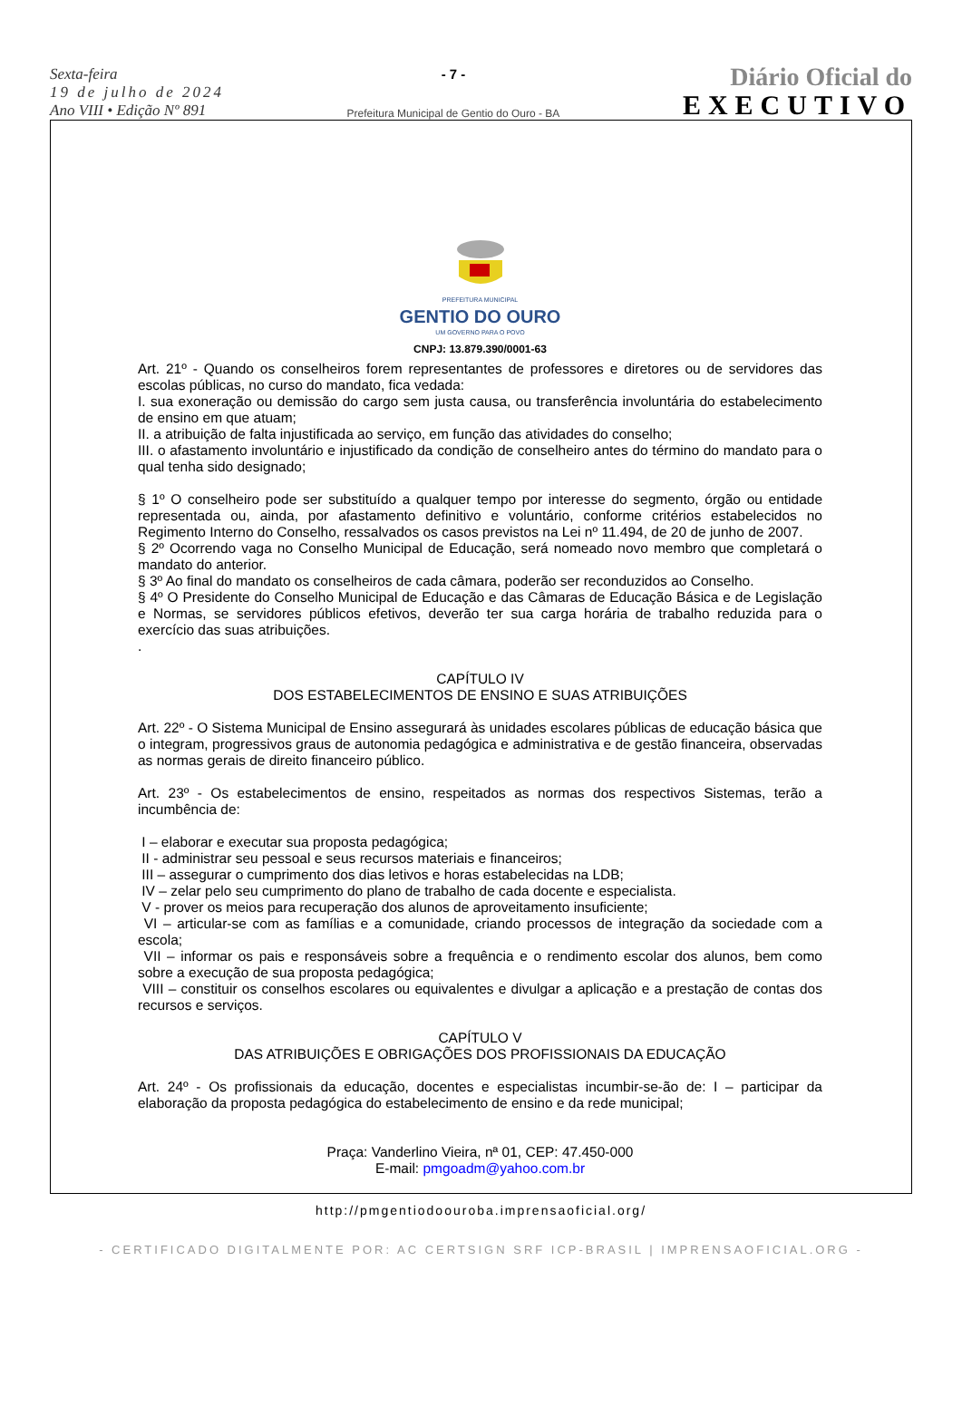Sexta-feira
19 de julho de 2024
Ano VIII • Edição Nº 891
- 7 -
Prefeitura Municipal de Gentio do Ouro - BA
Diário Oficial do
EXECUTIVO
PREFEITURA MUNICIPAL
GENTIO DO OURO
UM GOVERNO PARA O POVO
CNPJ: 13.879.390/0001-63
Art. 21º - Quando os conselheiros forem representantes de professores e diretores ou de servidores das escolas públicas, no curso do mandato, fica vedada:
I. sua exoneração ou demissão do cargo sem justa causa, ou transferência involuntária do estabelecimento de ensino em que atuam;
II. a atribuição de falta injustificada ao serviço, em função das atividades do conselho;
III. o afastamento involuntário e injustificado da condição de conselheiro antes do término do mandato para o qual tenha sido designado;
§ 1º O conselheiro pode ser substituído a qualquer tempo por interesse do segmento, órgão ou entidade representada ou, ainda, por afastamento definitivo e voluntário, conforme critérios estabelecidos no Regimento Interno do Conselho, ressalvados os casos previstos na Lei nº 11.494, de 20 de junho de 2007.
§ 2º Ocorrendo vaga no Conselho Municipal de Educação, será nomeado novo membro que completará o mandato do anterior.
§ 3º Ao final do mandato os conselheiros de cada câmara, poderão ser reconduzidos ao Conselho.
§ 4º O Presidente do Conselho Municipal de Educação e das Câmaras de Educação Básica e de Legislação e Normas, se servidores públicos efetivos, deverão ter sua carga horária de trabalho reduzida para o exercício das suas atribuições.
.
CAPÍTULO IV
DOS ESTABELECIMENTOS DE ENSINO E SUAS ATRIBUIÇÕES
Art. 22º - O Sistema Municipal de Ensino assegurará às unidades escolares públicas de educação básica que o integram, progressivos graus de autonomia pedagógica e administrativa e de gestão financeira, observadas as normas gerais de direito financeiro público.
Art. 23º - Os estabelecimentos de ensino, respeitados as normas dos respectivos Sistemas, terão a incumbência de:
I – elaborar e executar sua proposta pedagógica;
II - administrar seu pessoal e seus recursos materiais e financeiros;
III – assegurar o cumprimento dos dias letivos e horas estabelecidas na LDB;
IV – zelar pelo seu cumprimento do plano de trabalho de cada docente e especialista.
V - prover os meios para recuperação dos alunos de aproveitamento insuficiente;
VI – articular-se com as famílias e a comunidade, criando processos de integração da sociedade com a escola;
VII – informar os pais e responsáveis sobre a frequência e o rendimento escolar dos alunos, bem como sobre a execução de sua proposta pedagógica;
VIII – constituir os conselhos escolares ou equivalentes e divulgar a aplicação e a prestação de contas dos recursos e serviços.
CAPÍTULO V
DAS ATRIBUIÇÕES E OBRIGAÇÕES DOS PROFISSIONAIS DA EDUCAÇÃO
Art. 24º - Os profissionais da educação, docentes e especialistas incumbir-se-ão de: I – participar da elaboração da proposta pedagógica do estabelecimento de ensino e da rede municipal;
Praça: Vanderlino Vieira, nª 01, CEP: 47.450-000
E-mail: pmgoadm@yahoo.com.br
http://pmgentiodoouroba.imprensaoficial.org/
- CERTIFICADO DIGITALMENTE POR: AC CERTSIGN SRF ICP-BRASIL | IMPRENSAOFICIAL.ORG -